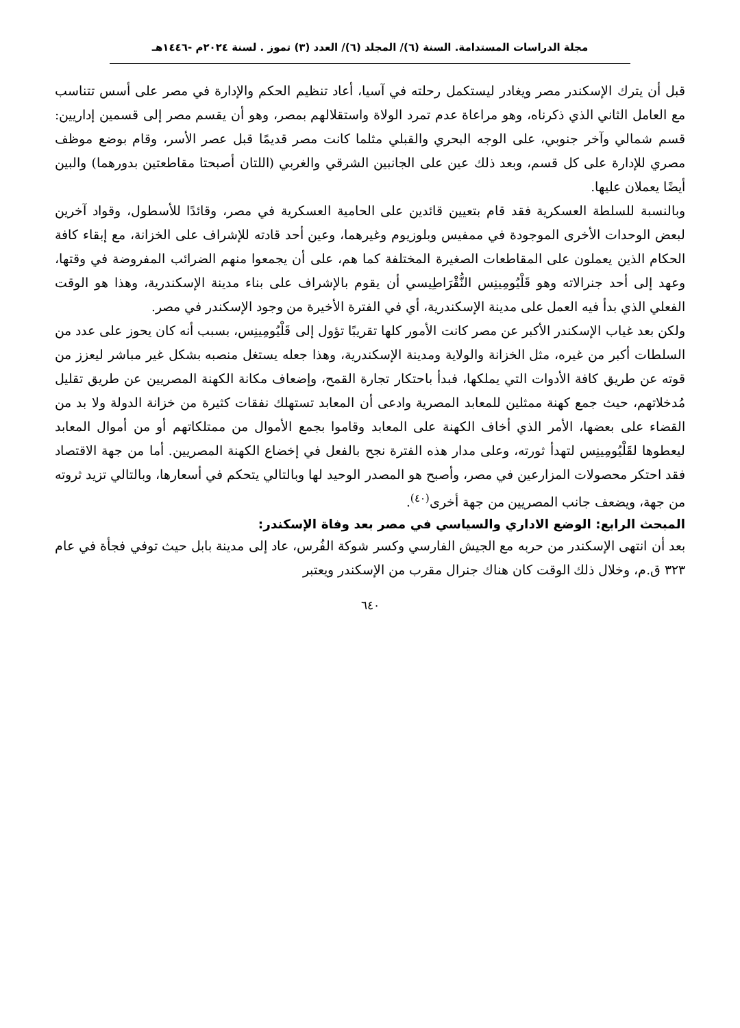مجلة الدراسات المستدامة. السنة (٦)/ المجلد (٦)/ العدد (٣) تموز . لسنة ٢٠٢٤م -١٤٤٦هـ
قبل أن يترك الإسكندر مصر ويغادر ليستكمل رحلته في آسيا، أعاد تنظيم الحكم والإدارة في مصر على أسس تتناسب مع العامل الثاني الذي ذكرناه، وهو مراعاة عدم تمرد الولاة واستقلالهم بمصر، وهو أن يقسم مصر إلى قسمين إداريين: قسم شمالي وآخر جنوبي، على الوجه البحري والقبلي مثلما كانت مصر قديمًا قبل عصر الأسر، وقام بوضع موظف مصري للإدارة على كل قسم، وبعد ذلك عين على الجانبين الشرقي والغربي (اللتان أصبحتا مقاطعتين بدورهما) والبين أيضًا يعملان عليها.
وبالنسبة للسلطة العسكرية فقد قام بتعيين قائدين على الحامية العسكرية في مصر، وقائدًا للأسطول، وقواد آخرين لبعض الوحدات الأخرى الموجودة في ممفيس وبلوزيوم وغيرهما، وعين أحد قادته للإشراف على الخزانة، مع إبقاء كافة الحكام الذين يعملون على المقاطعات الصغيرة المختلفة كما هم، على أن يجمعوا منهم الضرائب المفروضة في وقتها، وعهد إلى أحد جنرالاته وهو قَلْيُومِينِس النُّقْرَاطِيسي أن يقوم بالإشراف على بناء مدينة الإسكندرية، وهذا هو الوقت الفعلي الذي بدأ فيه العمل على مدينة الإسكندرية، أي في الفترة الأخيرة من وجود الإسكندر في مصر.
ولكن بعد غياب الإسكندر الأكبر عن مصر كانت الأمور كلها تقريبًا تؤول إلى قَلْيُومِينِس، بسبب أنه كان يحوز على عدد من السلطات أكبر من غيره، مثل الخزانة والولاية ومدينة الإسكندرية، وهذا جعله يستغل منصبه بشكل غير مباشر ليعزز من قوته عن طريق كافة الأدوات التي يملكها، فبدأ باحتكار تجارة القمح، وإضعاف مكانة الكهنة المصريين عن طريق تقليل مُدخلاتهم، حيث جمع كهنة ممثلين للمعابد المصرية وادعى أن المعابد تستهلك نفقات كثيرة من خزانة الدولة ولا بد من القضاء على بعضها، الأمر الذي أخاف الكهنة على المعابد وقاموا بجمع الأموال من ممتلكاتهم أو من أموال المعابد ليعطوها لقَلْيُومِينِس لتهدأ ثورته، وعلى مدار هذه الفترة نجح بالفعل في إخضاع الكهنة المصريين. أما من جهة الاقتصاد فقد احتكر محصولات المزارعين في مصر، وأصبح هو المصدر الوحيد لها وبالتالي يتحكم في أسعارها، وبالتالي تزيد ثروته من جهة، ويضعف جانب المصريين من جهة أخرى<sup>(٤٠)</sup>.
المبحث الرابع: الوضع الاداري والسياسي في مصر بعد وفاة الإسكندر:
بعد أن انتهى الإسكندر من حربه مع الجيش الفارسي وكسر شوكة الفُرس، عاد إلى مدينة بابل حيث توفي فجأة في عام ٣٢٣ ق.م، وخلال ذلك الوقت كان هناك جنرال مقرب من الإسكندر ويعتبر
٦٤٠